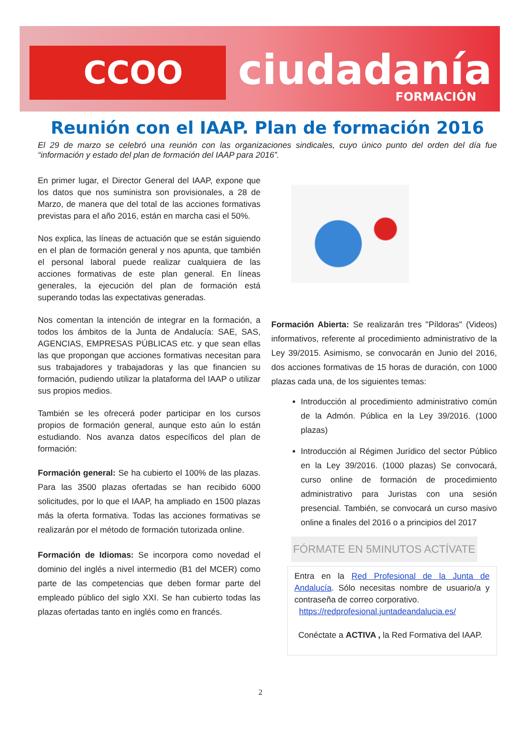CCOO ciudadanía
FORMACIÓN
Reunión con el IAAP. Plan de formación 2016
El 29 de marzo se celebró una reunión con las organizaciones sindicales, cuyo único punto del orden del día fue “información y estado del plan de formación del IAAP para 2016”.
En primer lugar, el Director General del IAAP, expone que los datos que nos suministra son provisionales, a 28 de Marzo, de manera que del total de las acciones formativas previstas para el año 2016, están en marcha casi el 50%.
Nos explica, las líneas de actuación que se están siguiendo en el plan de formación general y nos apunta, que también el personal laboral puede realizar cualquiera de las acciones formativas de este plan general. En líneas generales, la ejecución del plan de formación está superando todas las expectativas generadas.
Nos comentan la intención de integrar en la formación, a todos los ámbitos de la Junta de Andalucía: SAE, SAS, AGENCIAS, EMPRESAS PÚBLICAS etc. y que sean ellas las que propongan que acciones formativas necesitan para sus trabajadores y trabajadoras y las que financien su formación, pudiendo utilizar la plataforma del IAAP o utilizar sus propios medios.
También se les ofrecerá poder participar en los cursos propios de formación general, aunque esto aún lo están estudiando. Nos avanza datos específicos del plan de formación:
Formación general: Se ha cubierto el 100% de las plazas. Para las 3500 plazas ofertadas se han recibido 6000 solicitudes, por lo que el IAAP, ha ampliado en 1500 plazas más la oferta formativa. Todas las acciones formativas se realizarán por el método de formación tutorizada online.
Formación de Idiomas: Se incorpora como novedad el dominio del inglés a nivel intermedio (B1 del MCER) como parte de las competencias que deben formar parte del empleado público del siglo XXI. Se han cubierto todas las plazas ofertadas tanto en inglés como en francés.
Formación Abierta: Se realizarán tres "Píldoras" (Videos) informativos, referente al procedimiento administrativo de la Ley 39/2015. Asimismo, se convocarán en Junio del 2016, dos acciones formativas de 15 horas de duración, con 1000 plazas cada una, de los siguientes temas:
Introducción al procedimiento administrativo común de la Admón. Pública en la Ley 39/2016. (1000 plazas)
Introducción al Régimen Jurídico del sector Público en la Ley 39/2016. (1000 plazas) Se convocará, curso online de formación de procedimiento administrativo para Juristas con una sesión presencial. También, se convocará un curso masivo online a finales del 2016 o a principios del 2017
FÓRMATE EN 5MINUTOS ACTÍVATE
Entra en la Red Profesional de la Junta de Andalucía. Sólo necesitas nombre de usuario/a y contraseña de correo corporativo.
https://redprofesional.juntadeandalucia.es/
Conéctate a ACTIVA , la Red Formativa del IAAP.
2